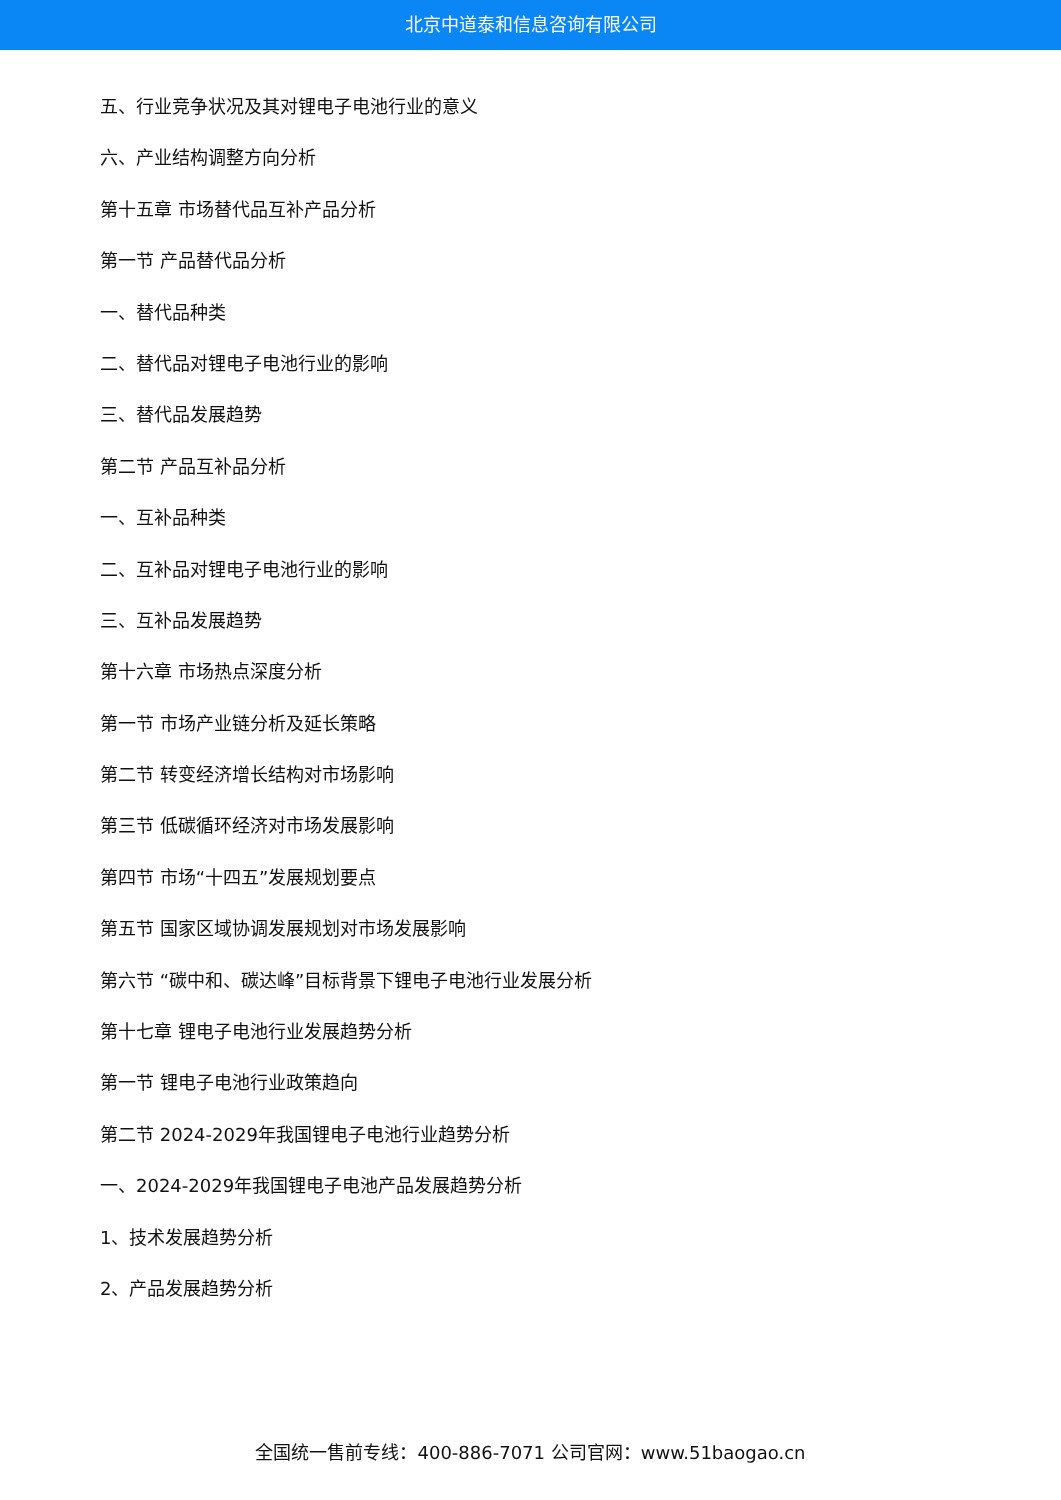北京中道泰和信息咨询有限公司
五、行业竞争状况及其对锂电子电池行业的意义
六、产业结构调整方向分析
第十五章 市场替代品互补产品分析
第一节 产品替代品分析
一、替代品种类
二、替代品对锂电子电池行业的影响
三、替代品发展趋势
第二节 产品互补品分析
一、互补品种类
二、互补品对锂电子电池行业的影响
三、互补品发展趋势
第十六章 市场热点深度分析
第一节 市场产业链分析及延长策略
第二节 转变经济增长结构对市场影响
第三节 低碳循环经济对市场发展影响
第四节 市场“十四五”发展规划要点
第五节 国家区域协调发展规划对市场发展影响
第六节 “碳中和、碳达峰”目标背景下锂电子电池行业发展分析
第十七章 锂电子电池行业发展趋势分析
第一节 锂电子电池行业政策趋向
第二节 2024-2029年我国锂电子电池行业趋势分析
一、2024-2029年我国锂电子电池产品发展趋势分析
1、技术发展趋势分析
2、产品发展趋势分析
全国统一售前专线：400-886-7071 公司官网：www.51baogao.cn